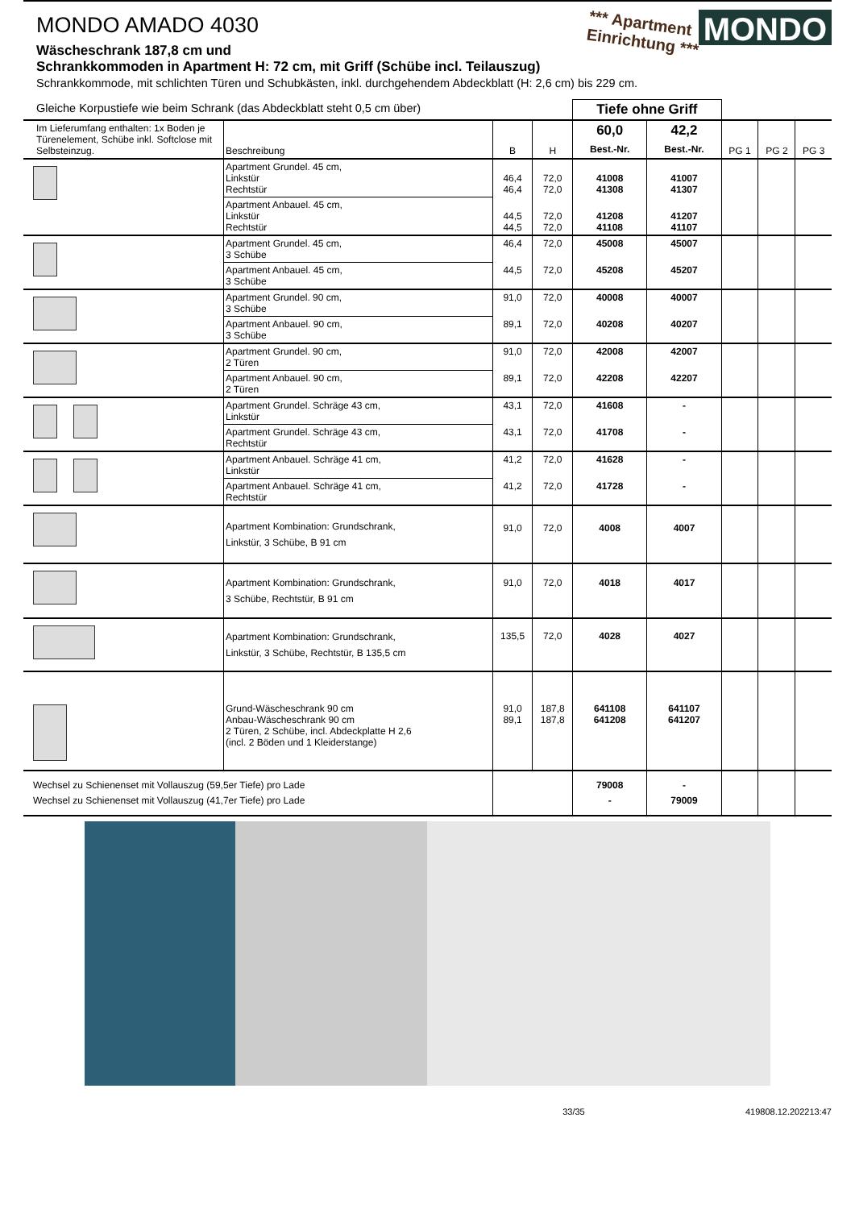MONDO AMADO 4030
Wäscheschrank 187,8 cm und
Schrankkommoden in Apartment H: 72 cm, mit Griff (Schübe incl. Teilauszug)
*** Apartment
Einrichtung ***
MONDO
Schrankkommode, mit schlichten Türen und Schubkästen, inkl. durchgehendem Abdeckblatt (H: 2,6 cm) bis 229 cm.
| Gleiche Korpustiefe wie beim Schrank (das Abdeckblatt steht 0,5 cm über) | | | | Tiefe ohne Griff | | | | |
| Im Lieferumfang enthalten: 1x Boden je Türenelement, Schübe inkl. Softclose mit Selbsteinzug. | Beschreibung | B | H | 60,0 | 42,2 | PG 1 | PG 2 | PG 3 |
| | | | | Best.-Nr. | Best.-Nr. | | | |
| | Apartment Grundel. 45 cm, Linkstür Rechtstür | 46,4 46,4 | 72,0 72,0 | 41008 41308 | 41007 41307 | | | |
| | Apartment Anbauel. 45 cm, Linkstür Rechtstür | 44,5 44,5 | 72,0 72,0 | 41208 41108 | 41207 41107 | | | |
| | Apartment Grundel. 45 cm, 3 Schübe | 46,4 | 72,0 | 45008 | 45007 | | | |
| | Apartment Anbauel. 45 cm, 3 Schübe | 44,5 | 72,0 | 45208 | 45207 | | | |
| | Apartment Grundel. 90 cm, 3 Schübe | 91,0 | 72,0 | 40008 | 40007 | | | |
| | Apartment Anbauel. 90 cm, 3 Schübe | 89,1 | 72,0 | 40208 | 40207 | | | |
| | Apartment Grundel. 90 cm, 2 Türen | 91,0 | 72,0 | 42008 | 42007 | | | |
| | Apartment Anbauel. 90 cm, 2 Türen | 89,1 | 72,0 | 42208 | 42207 | | | |
| | Apartment Grundel. Schräge 43 cm, Linkstür | 43,1 | 72,0 | 41608 | - | | | |
| | Apartment Grundel. Schräge 43 cm, Rechtstür | 43,1 | 72,0 | 41708 | - | | | |
| | Apartment Anbauel. Schräge 41 cm, Linkstür | 41,2 | 72,0 | 41628 | - | | | |
| | Apartment Anbauel. Schräge 41 cm, Rechtstür | 41,2 | 72,0 | 41728 | - | | | |
| | Apartment Kombination: Grundschrank, Linkstür, 3 Schübe, B 91 cm | 91,0 | 72,0 | 4008 | 4007 | | | |
| | Apartment Kombination: Grundschrank, 3 Schübe, Rechtstür, B 91 cm | 91,0 | 72,0 | 4018 | 4017 | | | |
| | Apartment Kombination: Grundschrank, Linkstür, 3 Schübe, Rechtstür, B 135,5 cm | 135,5 | 72,0 | 4028 | 4027 | | | |
| | Grund-Wäscheschrank 90 cm Anbau-Wäscheschrank 90 cm 2 Türen, 2 Schübe, incl. Abdeckplatte H 2,6 (incl. 2 Böden und 1 Kleiderstange) | 91,0 89,1 | 187,8 187,8 | 641108 641208 | 641107 641207 | | | |
| Wechsel zu Schienenset mit Vollauszug (59,5er Tiefe) pro Lade Wechsel zu Schienenset mit Vollauszug (41,7er Tiefe) pro Lade | | | | 79008 - | - 79009 | | | |
33/35 419808.12.202213:47